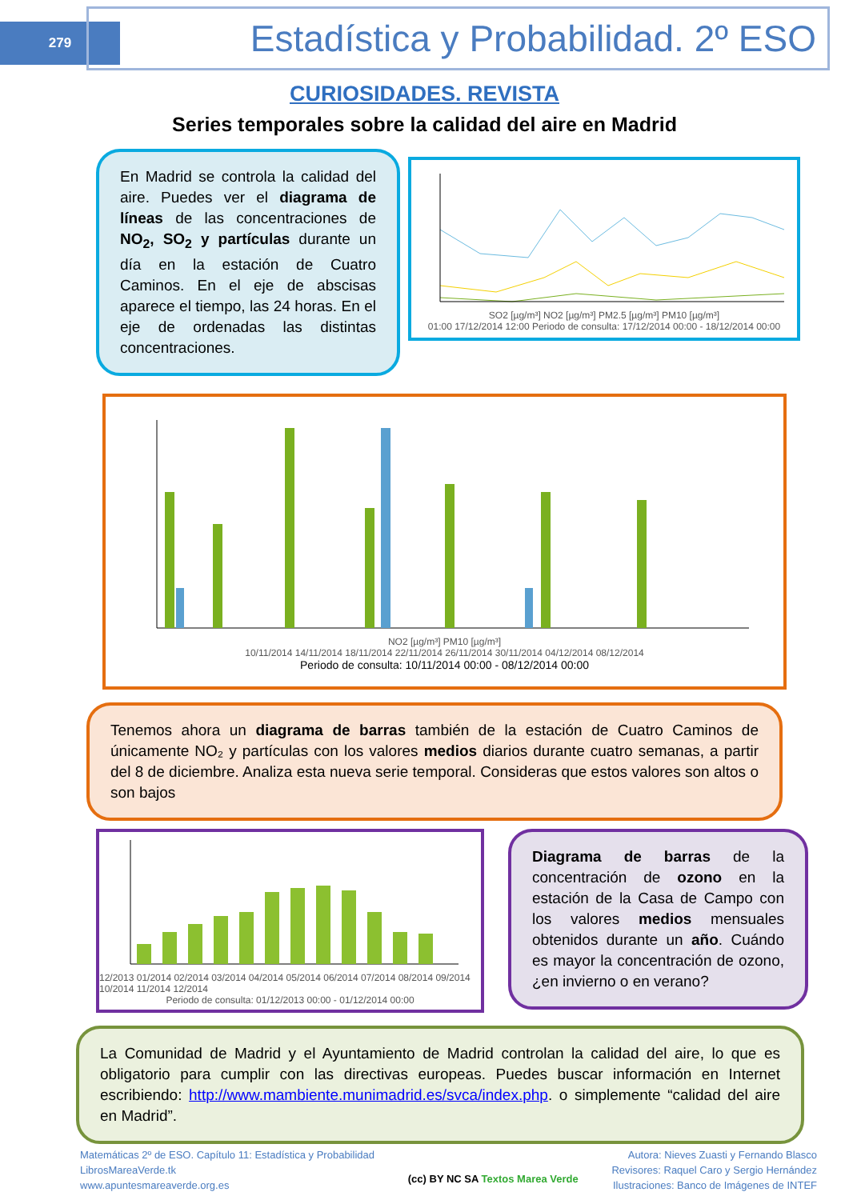279
Estadística y Probabilidad. 2º ESO
CURIOSIDADES. REVISTA
Series temporales sobre la calidad del aire en Madrid
En Madrid se controla la calidad del aire. Puedes ver el diagrama de líneas de las concentraciones de NO<sub>2</sub>, SO<sub>2</sub> y partículas durante un día en la estación de Cuatro Caminos. En el eje de abscisas aparece el tiempo, las 24 horas. En el eje de ordenadas las distintas concentraciones.
SO2 [µg/m³] NO2 [µg/m³] PM2.5 [µg/m³] PM10 [µg/m³]
01:00 17/12/2014 12:00 Periodo de consulta: 17/12/2014 00:00 - 18/12/2014 00:00
NO2 [µg/m³] PM10 [µg/m³]
10/11/2014 14/11/2014 18/11/2014 22/11/2014 26/11/2014 30/11/2014 04/12/2014 08/12/2014
Periodo de consulta: 10/11/2014 00:00 - 08/12/2014 00:00
Tenemos ahora un diagrama de barras también de la estación de Cuatro Caminos de únicamente NO₂ y partículas con los valores medios diarios durante cuatro semanas, a partir del 8 de diciembre. Analiza esta nueva serie temporal. Consideras que estos valores son altos o son bajos
12/2013 01/2014 02/2014 03/2014 04/2014 05/2014 06/2014 07/2014 08/2014 09/2014 10/2014 11/2014 12/2014
Periodo de consulta: 01/12/2013 00:00 - 01/12/2014 00:00
Diagrama de barras de la concentración de ozono en la estación de la Casa de Campo con los valores medios mensuales obtenidos durante un año. Cuándo es mayor la concentración de ozono, ¿en invierno o en verano?
La Comunidad de Madrid y el Ayuntamiento de Madrid controlan la calidad del aire, lo que es obligatorio para cumplir con las directivas europeas. Puedes buscar información en Internet escribiendo: http://www.mambiente.munimadrid.es/svca/index.php. o simplemente “calidad del aire en Madrid”.
Matemáticas 2º de ESO. Capítulo 11: Estadística y Probabilidad
LibrosMareaVerde.tk
www.apuntesmareaverde.org.es
(cc) BY NC SA Textos Marea Verde
Autora: Nieves Zuasti y Fernando Blasco
Revisores: Raquel Caro y Sergio Hernández
Ilustraciones: Banco de Imágenes de INTEF